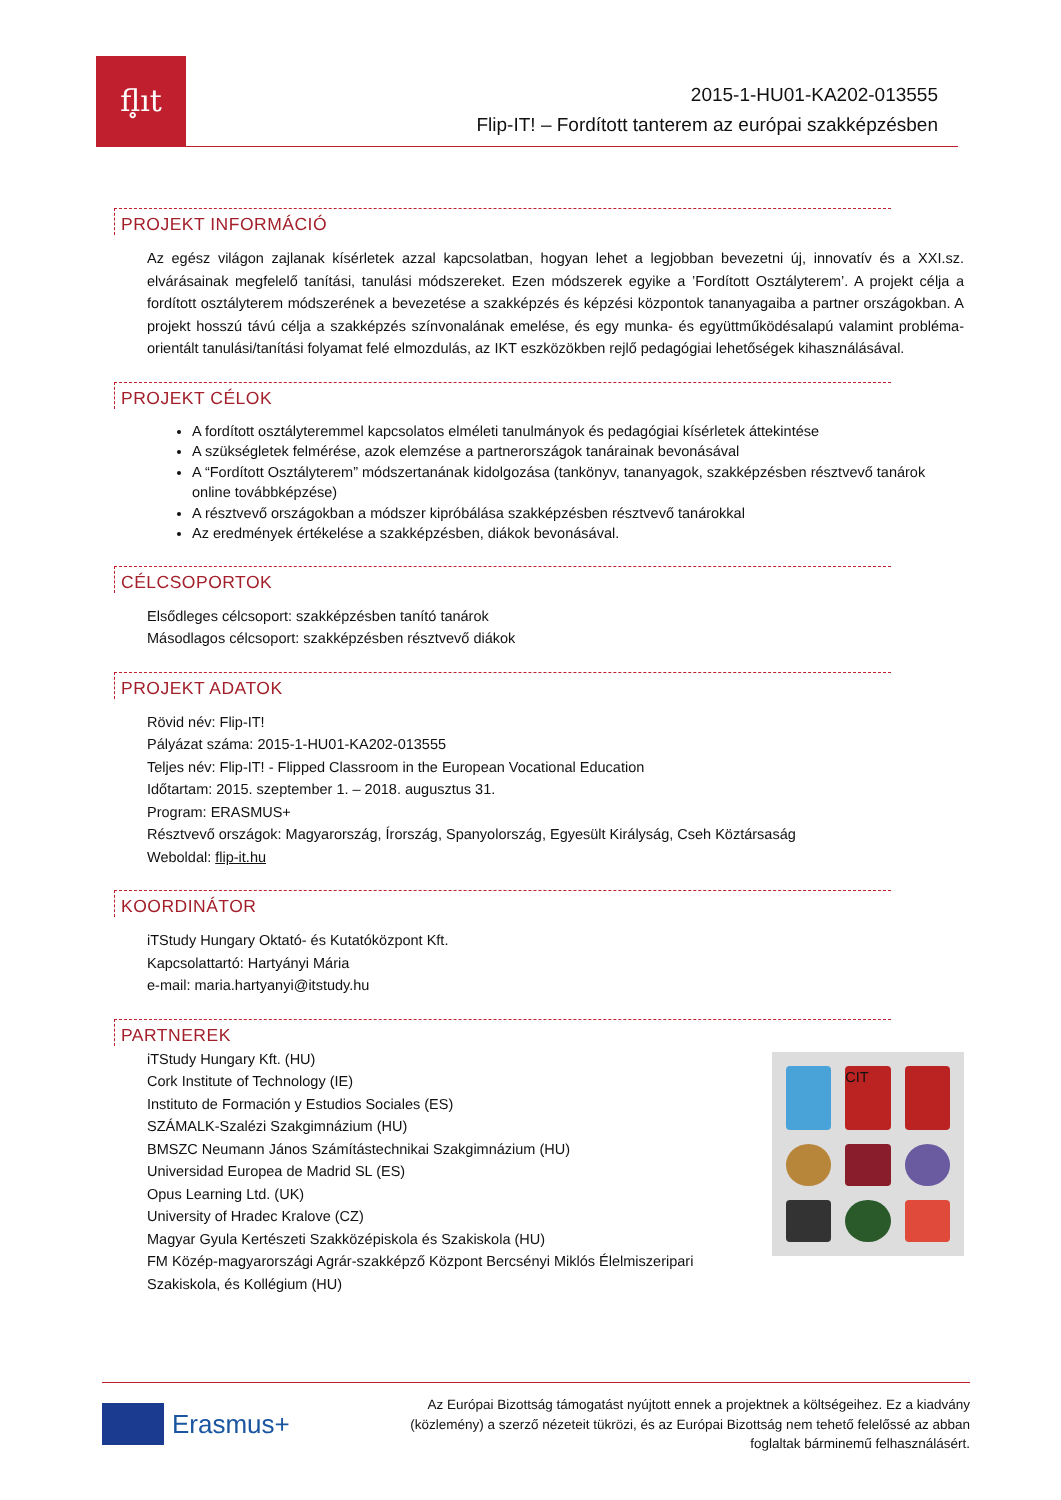fl̥ıt
2015-1-HU01-KA202-013555
Flip-IT! – Fordított tanterem az európai szakképzésben
PROJEKT INFORMÁCIÓ
Az egész világon zajlanak kísérletek azzal kapcsolatban, hogyan lehet a legjobban bevezetni új, innovatív és a XXI.sz. elvárásainak megfelelő tanítási, tanulási módszereket. Ezen módszerek egyike a ’Fordított Osztályterem’. A projekt célja a fordított osztályterem módszerének a bevezetése a szakképzés és képzési központok tananyagaiba a partner országokban. A projekt hosszú távú célja a szakképzés színvonalának emelése, és egy munka- és együttműködésalapú valamint probléma-orientált tanulási/tanítási folyamat felé elmozdulás, az IKT eszközökben rejlő pedagógiai lehetőségek kihasználásával.
PROJEKT CÉLOK
A fordított osztályteremmel kapcsolatos elméleti tanulmányok és pedagógiai kísérletek áttekintése
A szükségletek felmérése, azok elemzése a partnerországok tanárainak bevonásával
A “Fordított Osztályterem” módszertanának kidolgozása (tankönyv, tananyagok, szakképzésben résztvevő tanárok online továbbképzése)
A résztvevő országokban a módszer kipróbálása szakképzésben résztvevő tanárokkal
Az eredmények értékelése a szakképzésben, diákok bevonásával.
CÉLCSOPORTOK
Elsődleges célcsoport: szakképzésben tanító tanárok
Másodlagos célcsoport: szakképzésben résztvevő diákok
PROJEKT ADATOK
Rövid név: Flip-IT!
Pályázat száma: 2015-1-HU01-KA202-013555
Teljes név: Flip-IT! - Flipped Classroom in the European Vocational Education
Időtartam: 2015. szeptember 1. – 2018. augusztus 31.
Program: ERASMUS+
Résztvevő országok: Magyarország, Írország, Spanyolország, Egyesült Királyság, Cseh Köztársaság
Weboldal: flip-it.hu
KOORDINÁTOR
iTStudy Hungary Oktató- és Kutatóközpont Kft.
Kapcsolattartó: Hartyányi Mária
e-mail: maria.hartyanyi@itstudy.hu
PARTNEREK
iTStudy Hungary Kft. (HU)
Cork Institute of Technology (IE)
Instituto de Formación y Estudios Sociales (ES)
SZÁMALK-Szalézi Szakgimnázium (HU)
BMSZC Neumann János Számítástechnikai Szakgimnázium (HU)
Universidad Europea de Madrid SL (ES)
Opus Learning Ltd. (UK)
University of Hradec Kralove (CZ)
Magyar Gyula Kertészeti Szakközépiskola és Szakiskola (HU)
FM Közép-magyarországi Agrár-szakképző Központ Bercsényi Miklós Élelmiszeripari
Szakiskola, és Kollégium (HU)
CIT
Erasmus+
Az Európai Bizottság támogatást nyújtott ennek a projektnek a költségeihez. Ez a kiadvány (közlemény) a szerző nézeteit tükrözi, és az Európai Bizottság nem tehető felelőssé az abban foglaltak bárminemű felhasználásért.